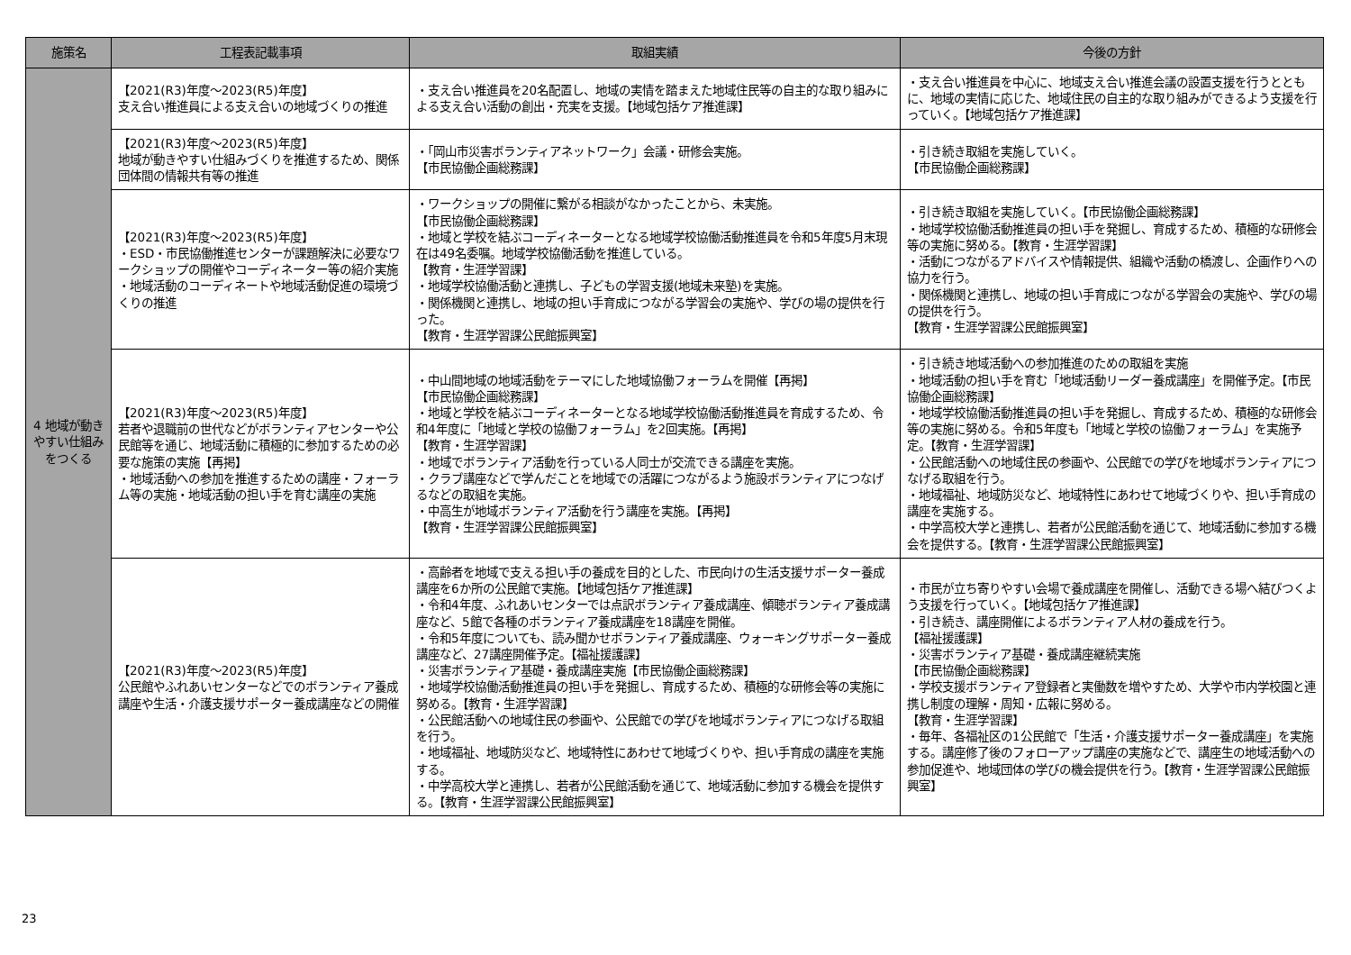| 施策名 | 工程表記載事項 | 取組実績 | 今後の方針 |
| --- | --- | --- | --- |
| 4 地域が動きやすい仕組みをつくる | 【2021(R3)年度～2023(R5)年度】 支え合い推進員による支え合いの地域づくりの推進 | ・支え合い推進員を20名配置し、地域の実情を踏まえた地域住民等の自主的な取り組みによる支え合い活動の創出・充実を支援。【地域包括ケア推進課】 | ・支え合い推進員を中心に、地域支え合い推進会議の設置支援を行うとともに、地域の実情に応じた、地域住民の自主的な取り組みができるよう支援を行っていく。【地域包括ケア推進課】 |
| | 【2021(R3)年度～2023(R5)年度】 地域が動きやすい仕組みづくりを推進するため、関係団体間の情報共有等の推進 | ・「岡山市災害ボランティアネットワーク」会議・研修会実施。 【市民協働企画総務課】 | ・引き続き取組を実施していく。 【市民協働企画総務課】 |
| | 【2021(R3)年度～2023(R5)年度】 ・ESD・市民協働推進センターが課題解決に必要なワークショップの開催やコーディネーター等の紹介実施 ・地域活動のコーディネートや地域活動促進の環境づくりの推進 | ・ワークショップの開催に繋がる相談がなかったことから、未実施。 【市民協働企画総務課】 ・地域と学校を結ぶコーディネーターとなる地域学校協働活動推進員を令和5年度5月末現在は49名委嘱。地域学校協働活動を推進している。 【教育・生涯学習課】 ・地域学校協働活動と連携し、子どもの学習支援(地域未来塾)を実施。 ・関係機関と連携し、地域の担い手育成につながる学習会の実施や、学びの場の提供を行った。 【教育・生涯学習課公民館振興室】 | ・引き続き取組を実施していく。【市民協働企画総務課】 ・地域学校協働活動推進員の担い手を発掘し、育成するため、積極的な研修会等の実施に努める。【教育・生涯学習課】 ・活動につながるアドバイスや情報提供、組織や活動の橋渡し、企画作りへの協力を行う。 ・関係機関と連携し、地域の担い手育成につながる学習会の実施や、学びの場の提供を行う。 【教育・生涯学習課公民館振興室】 |
| | 【2021(R3)年度～2023(R5)年度】 若者や退職前の世代などがボランティアセンターや公民館等を通じ、地域活動に積極的に参加するための必要な施策の実施【再掲】 ・地域活動への参加を推進するための講座・フォーラム等の実施・地域活動の担い手を育む講座の実施 | ・中山間地域の地域活動をテーマにした地域協働フォーラムを開催【再掲】 【市民協働企画総務課】 ・地域と学校を結ぶコーディネーターとなる地域学校協働活動推進員を育成するため、令和4年度に「地域と学校の協働フォーラム」を2回実施。【再掲】 【教育・生涯学習課】 ・地域でボランティア活動を行っている人同士が交流できる講座を実施。 ・クラブ講座などで学んだことを地域での活躍につながるよう施設ボランティアにつなげるなどの取組を実施。 ・中高生が地域ボランティア活動を行う講座を実施。【再掲】 【教育・生涯学習課公民館振興室】 | ・引き続き地域活動への参加推進のための取組を実施 ・地域活動の担い手を育む「地域活動リーダー養成講座」を開催予定。【市民協働企画総務課】 ・地域学校協働活動推進員の担い手を発掘し、育成するため、積極的な研修会等の実施に努める。令和5年度も「地域と学校の協働フォーラム」を実施予定。【教育・生涯学習課】 ・公民館活動への地域住民の参画や、公民館での学びを地域ボランティアにつなげる取組を行う。 ・地域福祉、地域防災など、地域特性にあわせて地域づくりや、担い手育成の講座を実施する。 ・中学高校大学と連携し、若者が公民館活動を通じて、地域活動に参加する機会を提供する。【教育・生涯学習課公民館振興室】 |
| | 【2021(R3)年度～2023(R5)年度】 公民館やふれあいセンターなどでのボランティア養成講座や生活・介護支援サポーター養成講座などの開催 | ・高齢者を地域で支える担い手の養成を目的とした、市民向けの生活支援サポーター養成講座を6か所の公民館で実施。【地域包括ケア推進課】 ・令和4年度、ふれあいセンターでは点訳ボランティア養成講座、傾聴ボランティア養成講座など、5館で各種のボランティア養成講座を18講座を開催。 ・令和5年度についても、読み聞かせボランティア養成講座、ウォーキングサポーター養成講座など、27講座開催予定。【福祉援護課】 ・災害ボランティア基礎・養成講座実施【市民協働企画総務課】 ・地域学校協働活動推進員の担い手を発掘し、育成するため、積極的な研修会等の実施に努める。【教育・生涯学習課】 ・公民館活動への地域住民の参画や、公民館での学びを地域ボランティアにつなげる取組を行う。 ・地域福祉、地域防災など、地域特性にあわせて地域づくりや、担い手育成の講座を実施する。 ・中学高校大学と連携し、若者が公民館活動を通じて、地域活動に参加する機会を提供する。【教育・生涯学習課公民館振興室】 | ・市民が立ち寄りやすい会場で養成講座を開催し、活動できる場へ結びつくよう支援を行っていく。【地域包括ケア推進課】 ・引き続き、講座開催によるボランティア人材の養成を行う。 【福祉援護課】 ・災害ボランティア基礎・養成講座継続実施 【市民協働企画総務課】 ・学校支援ボランティア登録者と実働数を増やすため、大学や市内学校園と連携し制度の理解・周知・広報に努める。 【教育・生涯学習課】 ・毎年、各福祉区の1公民館で「生活・介護支援サポーター養成講座」を実施する。講座修了後のフォローアップ講座の実施などで、講座生の地域活動への参加促進や、地域団体の学びの機会提供を行う。【教育・生涯学習課公民館振興室】 |
23